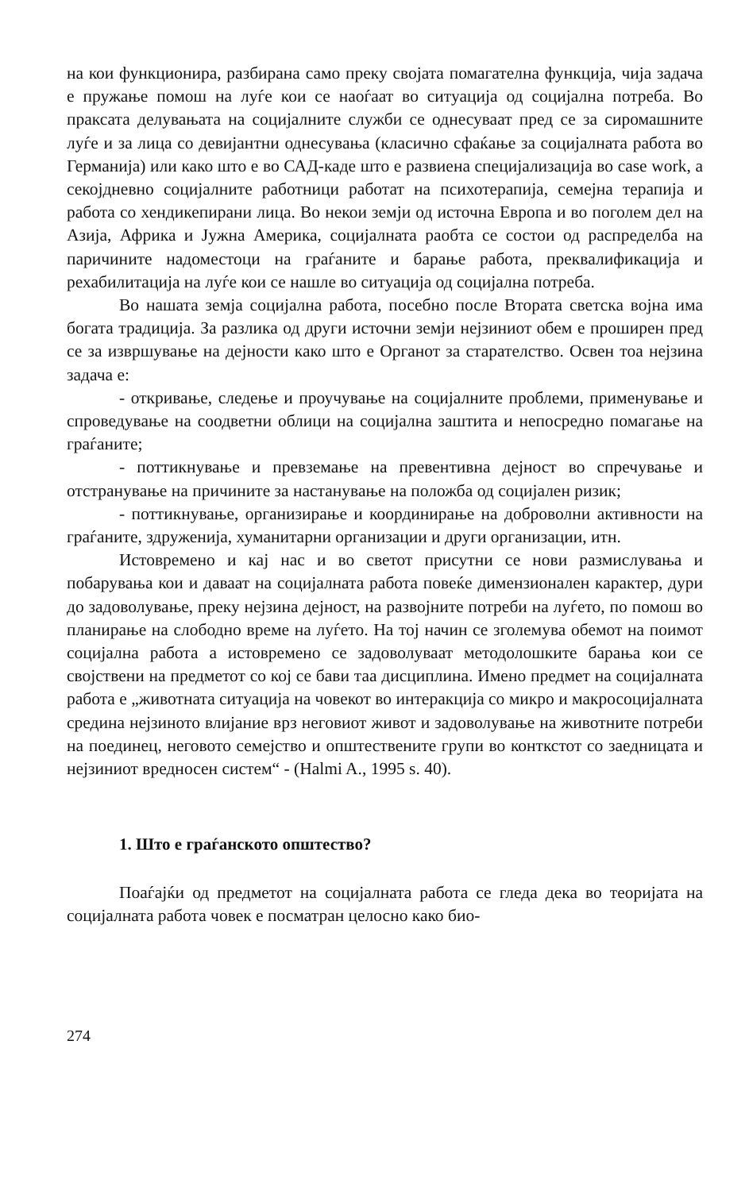на кои функционира, разбирана само преку својата помагателна функција, чија задача е пружање помош на луѓе кои се наоѓаат во ситуација од социјална потреба. Во праксата делувањата на социјалните служби се однесуваат пред се за сиромашните луѓе и за лица со девијантни однесувања (класично сфаќање за социјалната работа во Германија) или како што е во САД-каде што е развиена специјализација во case work, а секојдневно социјалните работници работат на психотерапија, семејна терапија и работа со хендикепирани лица. Во некои земји од источна Европа и во поголем дел на Азија, Африка и Јужна Америка, социјалната раобта се состои од распределба на паричините надоместоци на граѓаните и барање работа, преквалификација и рехабилитација на луѓе кои се нашле во ситуација од социјална потреба.
Во нашата земја социјална работа, посебно после Втората светска војна има богата традиција. За разлика од други источни земји нејзиниот обем е проширен пред се за извршување на дејности како што е Органот за старателство. Освен тоа нејзина задача е:
- откривање, следење и проучување на социјалните проблеми, применување и спроведување на соодветни облици на социјална заштита и непосредно помагање на граѓаните;
- поттикнување и превземање на превентивна дејност во спречување и отстранување на причините за настанување на положба од социјален ризик;
- поттикнување, организирање и координирање на доброволни активности на граѓаните, здруженија, хуманитарни организации и други организации, итн.
Истовремено и кај нас и во светот присутни се нови размислувања и побарувања кои и даваат на социјалната работа повеќе димензионален карактер, дури до задоволување, преку нејзина дејност, на развојните потреби на луѓето, по помош во планирање на слободно време на луѓето. На тој начин се зголемува обемот на поимот социјална работа а истовремено се задоволуваат методолошките барања кои се својствени на предметот со кој се бави таа дисциплина. Имено предмет на социјалната работа е „животната ситуација на човекот во интеракција со микро и макросоцијалната средина нејзиното влијание врз неговиот живот и задоволување на животните потреби на поединец, неговото семејство и општествените групи во конткстот со заедницата и нејзиниот вредносен систем“ - (Halmi A., 1995 s. 40).
1. Што е граѓанското општество?
Поаѓајќи од предметот на социјалната работа се гледа дека во теоријата на социјалната работа човек е посматран целосно како био-
274